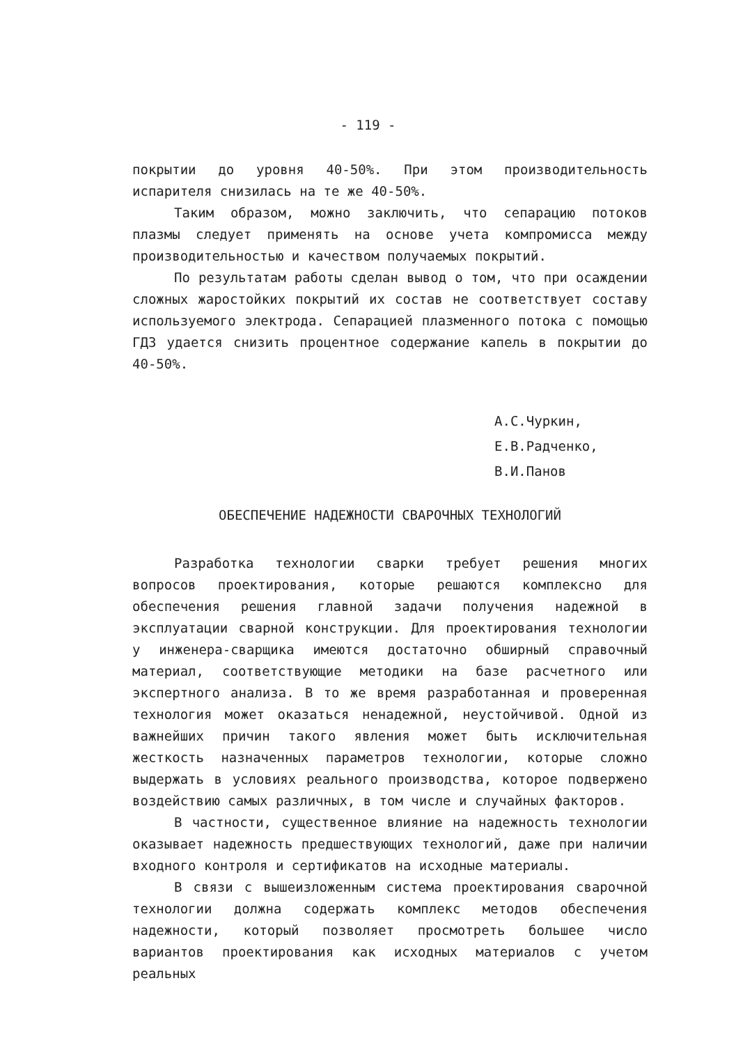- 119 -
покрытии до уровня 40-50%. При этом производительность испарителя снизилась на те же 40-50%.
Таким образом, можно заключить, что сепарацию потоков плазмы следует применять на основе учета компромисса между производительностью и качеством получаемых покрытий.
По результатам работы сделан вывод о том, что при осаждении сложных жаростойких покрытий их состав не соответствует составу используемого электрода. Сепарацией плазменного потока с помощью ГДЗ удается снизить процентное содержание капель в покрытии до 40-50%.
А.С.Чуркин,
Е.В.Радченко,
В.И.Панов
ОБЕСПЕЧЕНИЕ НАДЕЖНОСТИ СВАРОЧНЫХ ТЕХНОЛОГИЙ
Разработка технологии сварки требует решения многих вопросов проектирования, которые решаются комплексно для обеспечения решения главной задачи получения надежной в эксплуатации сварной конструкции. Для проектирования технологии у инженера-сварщика имеются достаточно обширный справочный материал, соответствующие методики на базе расчетного или экспертного анализа. В то же время разработанная и проверенная технология может оказаться ненадежной, неустойчивой. Одной из важнейших причин такого явления может быть исключительная жесткость назначенных параметров технологии, которые сложно выдержать в условиях реального производства, которое подвержено воздействию самых различных, в том числе и случайных факторов.
В частности, существенное влияние на надежность технологии оказывает надежность предшествующих технологий, даже при наличии входного контроля и сертификатов на исходные материалы.
В связи с вышеизложенным система проектирования сварочной технологии должна содержать комплекс методов обеспечения надежности, который позволяет просмотреть большее число вариантов проектирования как исходных материалов с учетом реальных